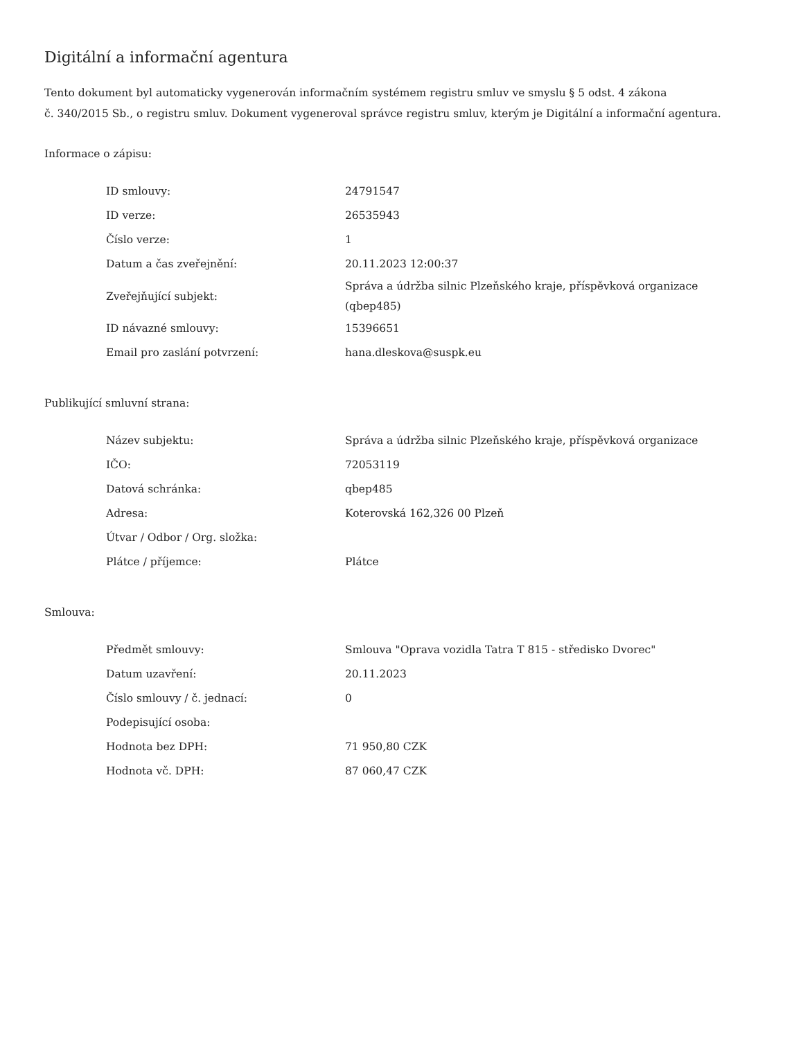Digitální a informační agentura
Tento dokument byl automaticky vygenerován informačním systémem registru smluv ve smyslu § 5 odst. 4 zákona
č. 340/2015 Sb., o registru smluv. Dokument vygeneroval správce registru smluv, kterým je Digitální a informační agentura.
Informace o zápisu:
| ID smlouvy: | 24791547 |
| ID verze: | 26535943 |
| Číslo verze: | 1 |
| Datum a čas zveřejnění: | 20.11.2023 12:00:37 |
| Zveřejňující subjekt: | Správa a údržba silnic Plzeňského kraje, příspěvková organizace (qbep485) |
| ID návazné smlouvy: | 15396651 |
| Email pro zaslání potvrzení: | hana.dleskova@suspk.eu |
Publikující smluvní strana:
| Název subjektu: | Správa a údržba silnic Plzeňského kraje, příspěvková organizace |
| IČO: | 72053119 |
| Datová schránka: | qbep485 |
| Adresa: | Koterovská 162,326 00 Plzeň |
| Útvar / Odbor / Org. složka: | |
| Plátce / příjemce: | Plátce |
Smlouva:
| Předmět smlouvy: | Smlouva "Oprava vozidla Tatra T 815 - středisko Dvorec" |
| Datum uzavření: | 20.11.2023 |
| Číslo smlouvy / č. jednací: | 0 |
| Podepisující osoba: | |
| Hodnota bez DPH: | 71 950,80 CZK |
| Hodnota vč. DPH: | 87 060,47 CZK |